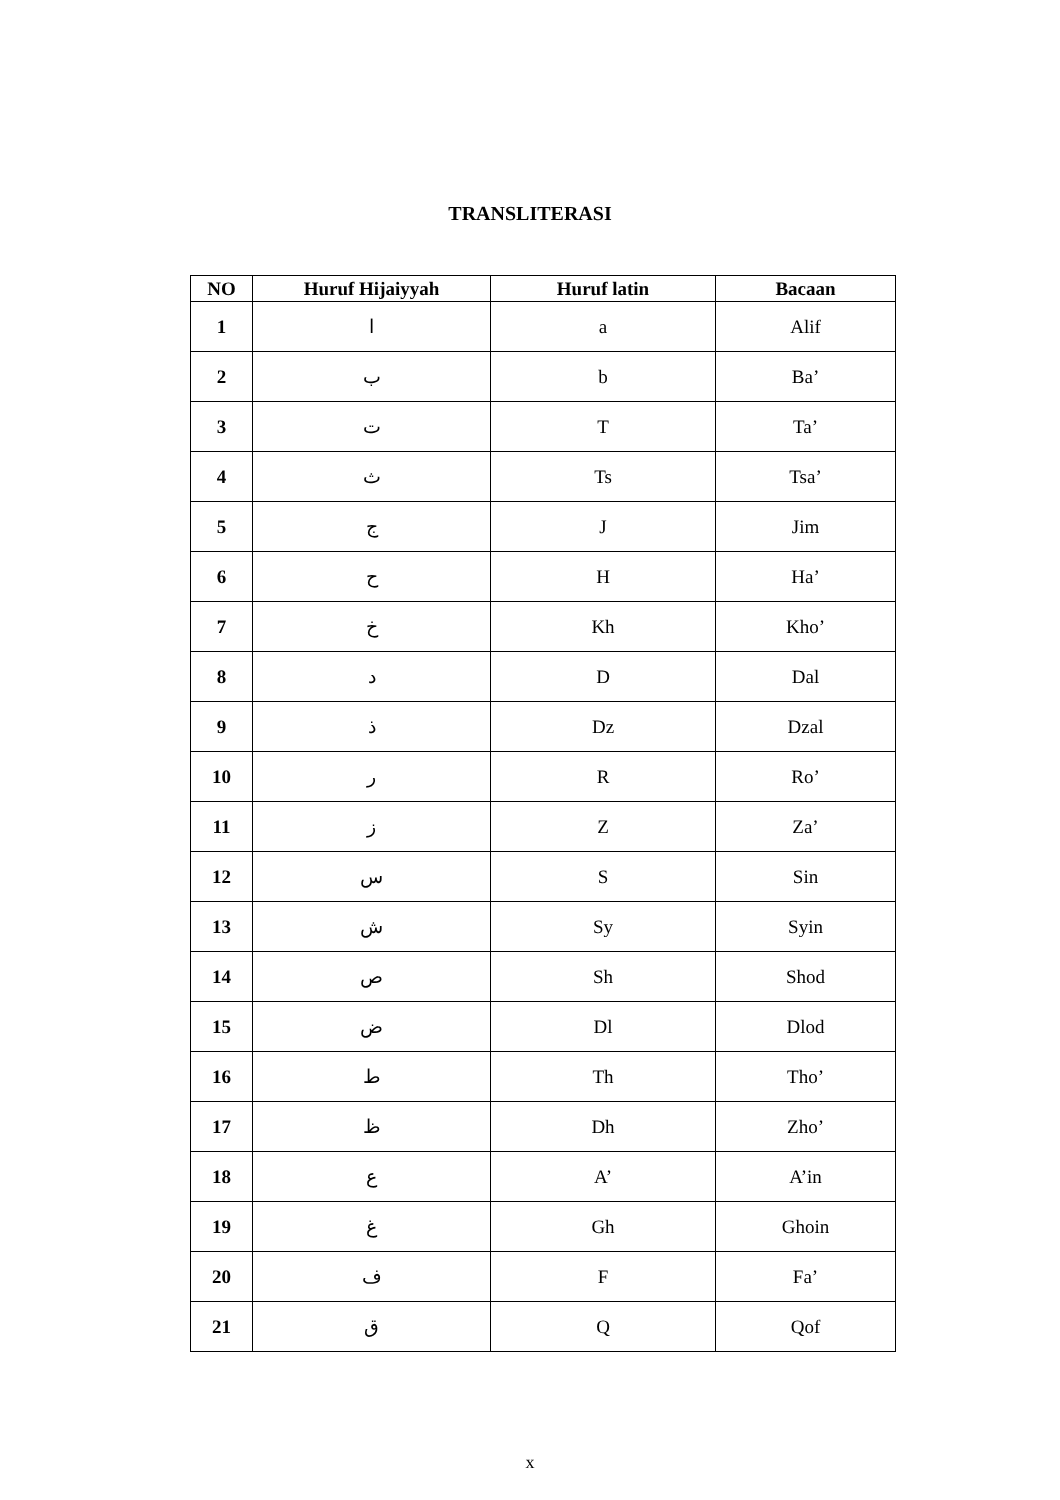TRANSLITERASI
| NO | Huruf Hijaiyyah | Huruf latin | Bacaan |
| --- | --- | --- | --- |
| 1 | ا | a | Alif |
| 2 | ب | b | Ba’ |
| 3 | ت | T | Ta’ |
| 4 | ث | Ts | Tsa’ |
| 5 | ج | J | Jim |
| 6 | ح | H | Ha’ |
| 7 | خ | Kh | Kho’ |
| 8 | د | D | Dal |
| 9 | ذ | Dz | Dzal |
| 10 | ر | R | Ro’ |
| 11 | ز | Z | Za’ |
| 12 | س | S | Sin |
| 13 | ش | Sy | Syin |
| 14 | ص | Sh | Shod |
| 15 | ض | Dl | Dlod |
| 16 | ط | Th | Tho’ |
| 17 | ظ | Dh | Zho’ |
| 18 | ع | A’ | A’in |
| 19 | غ | Gh | Ghoin |
| 20 | ف | F | Fa’ |
| 21 | ق | Q | Qof |
x